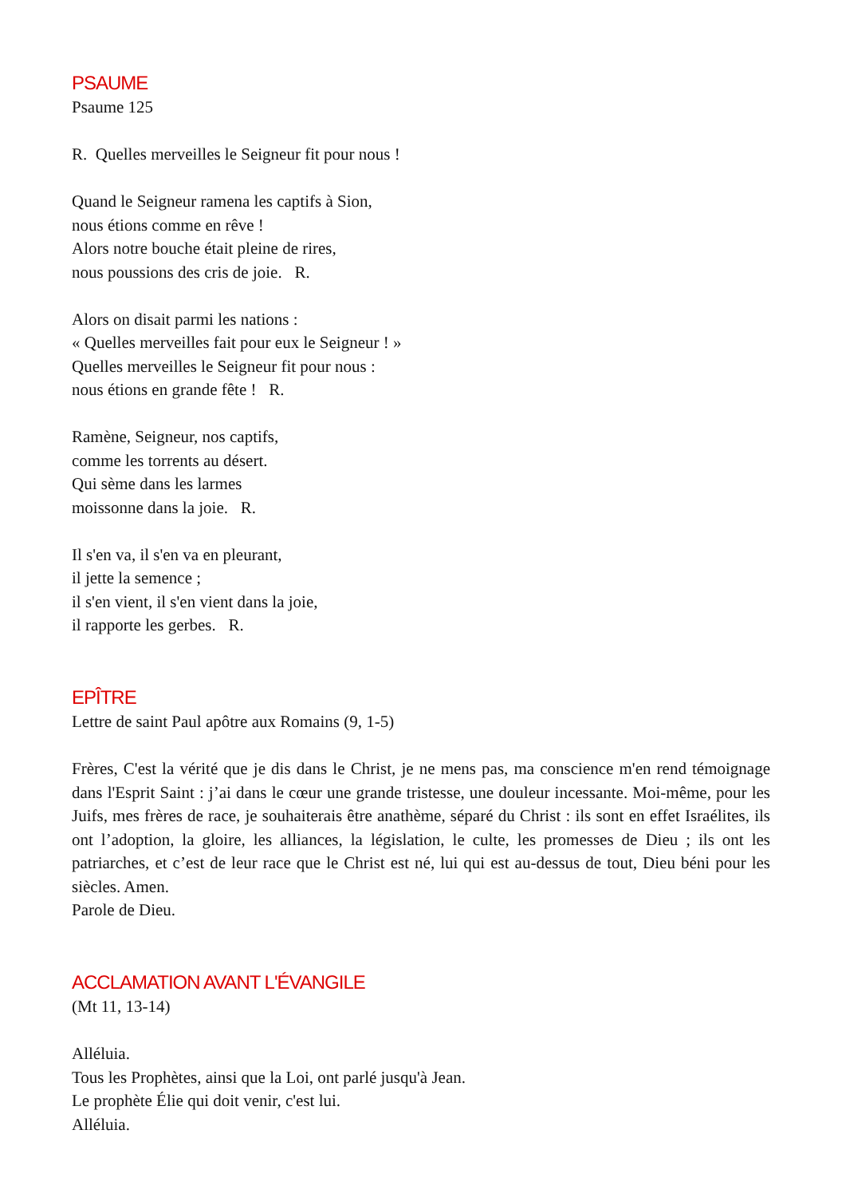PSAUME
Psaume 125
R. Quelles merveilles le Seigneur fit pour nous !
Quand le Seigneur ramena les captifs à Sion,
nous étions comme en rêve !
Alors notre bouche était pleine de rires,
nous poussions des cris de joie. R.
Alors on disait parmi les nations :
« Quelles merveilles fait pour eux le Seigneur ! »
Quelles merveilles le Seigneur fit pour nous :
nous étions en grande fête ! R.
Ramène, Seigneur, nos captifs,
comme les torrents au désert.
Qui sème dans les larmes
moissonne dans la joie. R.
Il s'en va, il s'en va en pleurant,
il jette la semence ;
il s'en vient, il s'en vient dans la joie,
il rapporte les gerbes. R.
EPÎTRE
Lettre de saint Paul apôtre aux Romains (9, 1-5)
Frères, C'est la vérité que je dis dans le Christ, je ne mens pas, ma conscience m'en rend témoignage dans l'Esprit Saint : j’ai dans le cœur une grande tristesse, une douleur incessante. Moi-même, pour les Juifs, mes frères de race, je souhaiterais être anathème, séparé du Christ : ils sont en effet Israélites, ils ont l’adoption, la gloire, les alliances, la législation, le culte, les promesses de Dieu ; ils ont les patriarches, et c’est de leur race que le Christ est né, lui qui est au-dessus de tout, Dieu béni pour les siècles. Amen.
Parole de Dieu.
ACCLAMATION AVANT L'ÉVANGILE
(Mt 11, 13-14)
Alléluia.
Tous les Prophètes, ainsi que la Loi, ont parlé jusqu'à Jean.
Le prophète Élie qui doit venir, c'est lui.
Alléluia.